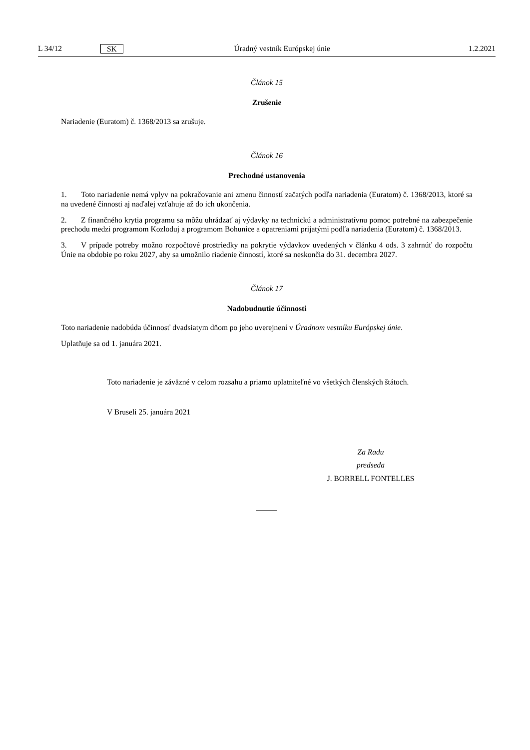L 34/12 SK Úradný vestník Európskej únie 1.2.2021
Článok 15
Zrušenie
Nariadenie (Euratom) č. 1368/2013 sa zrušuje.
Článok 16
Prechodné ustanovenia
1. Toto nariadenie nemá vplyv na pokračovanie ani zmenu činností začatých podľa nariadenia (Euratom) č. 1368/2013, ktoré sa na uvedené činnosti aj naďalej vzťahuje až do ich ukončenia.
2. Z finančného krytia programu sa môžu uhrádzať aj výdavky na technickú a administratívnu pomoc potrebné na zabezpečenie prechodu medzi programom Kozloduj a programom Bohunice a opatreniami prijatými podľa nariadenia (Euratom) č. 1368/2013.
3. V prípade potreby možno rozpočtové prostriedky na pokrytie výdavkov uvedených v článku 4 ods. 3 zahrnúť do rozpočtu Únie na obdobie po roku 2027, aby sa umožnilo riadenie činností, ktoré sa neskončia do 31. decembra 2027.
Článok 17
Nadobudnutie účinnosti
Toto nariadenie nadobúda účinnosť dvadsiatym dňom po jeho uverejnení v Úradnom vestníku Európskej únie.
Uplatňuje sa od 1. januára 2021.
Toto nariadenie je záväzné v celom rozsahu a priamo uplatniteľné vo všetkých členských štátoch.
V Bruseli 25. januára 2021
Za Radu
predseda
J. BORRELL FONTELLES